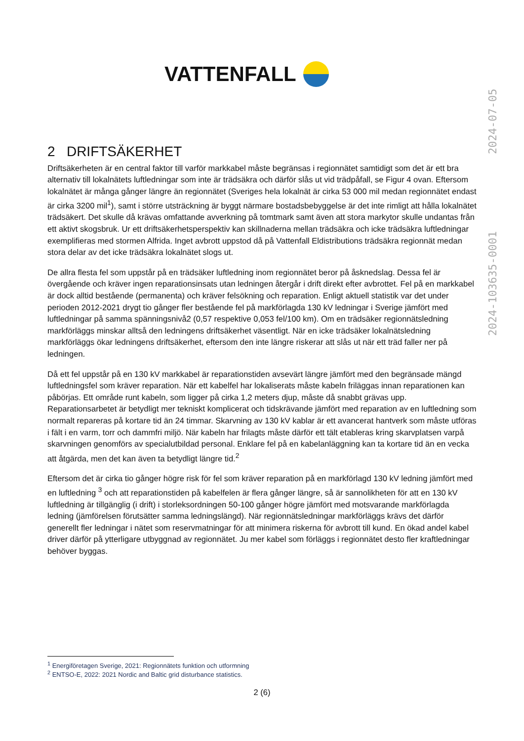VATTENFALL
2024-103635-0001 2024-07-05
2 DRIFTSÄKERHET
Driftsäkerheten är en central faktor till varför markkabel måste begränsas i regionnätet samtidigt som det är ett bra alternativ till lokalnätets luftledningar som inte är trädsäkra och därför slås ut vid trädpåfall, se Figur 4 ovan. Eftersom lokalnätet är många gånger längre än regionnätet (Sveriges hela lokalnät är cirka 53 000 mil medan regionnätet endast är cirka 3200 mil<sup>1</sup>), samt i större utsträckning är byggt närmare bostadsbebyggelse är det inte rimligt att hålla lokalnätet trädsäkert. Det skulle då krävas omfattande avverkning på tomtmark samt även att stora markytor skulle undantas från ett aktivt skogsbruk. Ur ett driftsäkerhetsperspektiv kan skillnaderna mellan trädsäkra och icke trädsäkra luftledningar exemplifieras med stormen Alfrida. Inget avbrott uppstod då på Vattenfall Eldistributions trädsäkra regionnät medan stora delar av det icke trädsäkra lokalnätet slogs ut.
De allra flesta fel som uppstår på en trädsäker luftledning inom regionnätet beror på åsknedslag. Dessa fel är övergående och kräver ingen reparationsinsats utan ledningen återgår i drift direkt efter avbrottet. Fel på en markkabel är dock alltid bestående (permanenta) och kräver felsökning och reparation. Enligt aktuell statistik var det under perioden 2012-2021 drygt tio gånger fler bestående fel på markförlagda 130 kV ledningar i Sverige jämfört med luftledningar på samma spänningsnivå2 (0,57 respektive 0,053 fel/100 km). Om en trädsäker regionnätsledning markförläggs minskar alltså den ledningens driftsäkerhet väsentligt. När en icke trädsäker lokalnätsledning markförläggs ökar ledningens driftsäkerhet, eftersom den inte längre riskerar att slås ut när ett träd faller ner på ledningen.
Då ett fel uppstår på en 130 kV markkabel är reparationstiden avsevärt längre jämfört med den begränsade mängd luftledningsfel som kräver reparation. När ett kabelfel har lokaliserats måste kabeln friläggas innan reparationen kan påbörjas. Ett område runt kabeln, som ligger på cirka 1,2 meters djup, måste då snabbt grävas upp. Reparationsarbetet är betydligt mer tekniskt komplicerat och tidskrävande jämfört med reparation av en luftledning som normalt repareras på kortare tid än 24 timmar. Skarvning av 130 kV kablar är ett avancerat hantverk som måste utföras i fält i en varm, torr och dammfri miljö. När kabeln har frilagts måste därför ett tält etableras kring skarvplatsen varpå skarvningen genomförs av specialutbildad personal. Enklare fel på en kabelanläggning kan ta kortare tid än en vecka att åtgärda, men det kan även ta betydligt längre tid.<sup>2</sup>
Eftersom det är cirka tio gånger högre risk för fel som kräver reparation på en markförlagd 130 kV ledning jämfört med en luftledning <sup>3</sup> och att reparationstiden på kabelfelen är flera gånger längre, så är sannolikheten för att en 130 kV luftledning är tillgänglig (i drift) i storleksordningen 50-100 gånger högre jämfört med motsvarande markförlagda ledning (jämförelsen förutsätter samma ledningslängd). När regionnätsledningar markförläggs krävs det därför generellt fler ledningar i nätet som reservmatningar för att minimera riskerna för avbrott till kund. En ökad andel kabel driver därför på ytterligare utbyggnad av regionnätet. Ju mer kabel som förläggs i regionnätet desto fler kraftledningar behöver byggas.
<sup>1</sup> Energiföretagen Sverige, 2021: Regionnätets funktion och utformning
<sup>2</sup> ENTSO-E, 2022: 2021 Nordic and Baltic grid disturbance statistics.
2 (6)